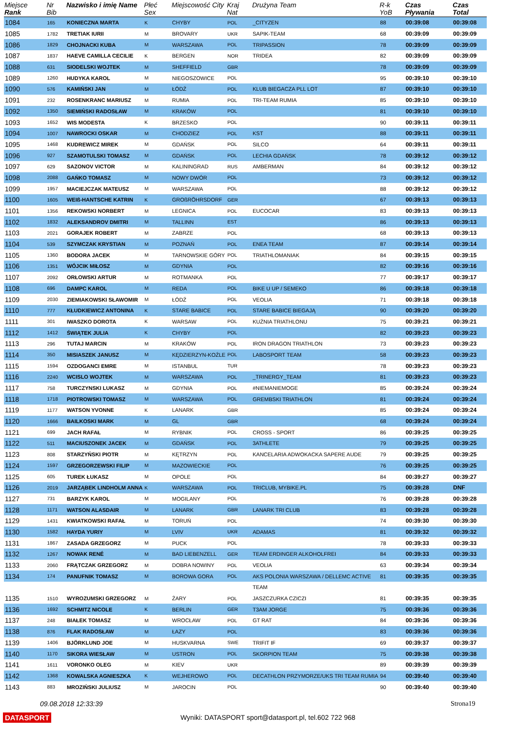| Miejsce Rank | Nr Bib | Nazwisko i imię Name | Płeć Sex | Miejscowość City | Kraj Nat | Drużyna Team | R-k YoB | Czas Pływania | Czas Total |
| --- | --- | --- | --- | --- | --- | --- | --- | --- | --- |
| 1084 | 165 | KONIECZNA MARTA | K | CHYBY | POL | _CITYZEN | 88 | 00:39:08 | 00:39:08 |
| 1085 | 1782 | TRETIAK IURII | M | BROVARY | UKR | SAPIK-TEAM | 68 | 00:39:09 | 00:39:09 |
| 1086 | 1829 | CHOJNACKI KUBA | M | WARSZAWA | POL | TRIPASSION | 78 | 00:39:09 | 00:39:09 |
| 1087 | 1837 | HAEVE CAMILLA CECILIE | K | BERGEN | NOR | TRIDEA | 82 | 00:39:09 | 00:39:09 |
| 1088 | 631 | SIODELSKI WOJTEK | M | SHEFFIELD | GBR | | 78 | 00:39:09 | 00:39:09 |
| 1089 | 1260 | HUDYKA KAROL | M | NIEGOSZOWICE | POL | | 95 | 00:39:10 | 00:39:10 |
| 1090 | 576 | KAMIŃSKI JAN | M | ŁÓDŹ | POL | KLUB BIEGACZA PLL LOT | 87 | 00:39:10 | 00:39:10 |
| 1091 | 232 | ROSENKRANC MARIUSZ | M | RUMIA | POL | TRI-TEAM RUMIA | 85 | 00:39:10 | 00:39:10 |
| 1092 | 1350 | SIEMIŃSKI RADOSŁAW | M | KRAKÓW | POL | | 81 | 00:39:10 | 00:39:10 |
| 1093 | 1652 | WIS MODESTA | K | BRZESKO | POL | | 90 | 00:39:11 | 00:39:11 |
| 1094 | 1007 | NAWROCKI OSKAR | M | CHODZIEZ | POL | KST | 88 | 00:39:11 | 00:39:11 |
| 1095 | 1468 | KUDREWICZ MIREK | M | GDAŃSK | POL | SILCO | 64 | 00:39:11 | 00:39:11 |
| 1096 | 927 | SZAMOTULSKI TOMASZ | M | GDAŃSK | POL | LECHIA GDAŃSK | 78 | 00:39:12 | 00:39:12 |
| 1097 | 629 | SAZONOV VICTOR | M | KALININGRAD | RUS | AMBERMAN | 84 | 00:39:12 | 00:39:12 |
| 1098 | 2088 | GAŃKO TOMASZ | M | NOWY DWÓR | POL | | 73 | 00:39:12 | 00:39:12 |
| 1099 | 1957 | MACIEJCZAK MATEUSZ | M | WARSZAWA | POL | | 88 | 00:39:12 | 00:39:12 |
| 1100 | 1605 | WEIß-HANTSCHE KATRIN | K | GROßRÖHRSDORF | GER | | 67 | 00:39:13 | 00:39:13 |
| 1101 | 1356 | REKOWSKI NORBERT | M | LEGNICA | POL | EUCOCAR | 83 | 00:39:13 | 00:39:13 |
| 1102 | 1832 | ALEKSANDROV DMITRI | M | TALLINN | EST | | 86 | 00:39:13 | 00:39:13 |
| 1103 | 2021 | GORAJEK ROBERT | M | ZABRZE | POL | | 68 | 00:39:13 | 00:39:13 |
| 1104 | 539 | SZYMCZAK KRYSTIAN | M | POZNAŃ | POL | ENEA TEAM | 87 | 00:39:14 | 00:39:14 |
| 1105 | 1360 | BODORA JACEK | M | TARNOWSKIE GÓRY | POL | TRIATHLOMANIAK | 84 | 00:39:15 | 00:39:15 |
| 1106 | 1351 | WÓJCIK MIŁOSZ | M | GDYNIA | POL | | 82 | 00:39:16 | 00:39:16 |
| 1107 | 2092 | ORŁOWSKI ARTUR | M | ROTMANKA | POL | | 77 | 00:39:17 | 00:39:17 |
| 1108 | 696 | DAMPC KAROL | M | REDA | POL | BIKE U UP / SEMEKO | 86 | 00:39:18 | 00:39:18 |
| 1109 | 2030 | ZIEMIAKOWSKI SŁAWOMIR | M | ŁÓDŹ | POL | VEOLIA | 71 | 00:39:18 | 00:39:18 |
| 1110 | 777 | KŁUDKIEWICZ ANTONINA | K | STARE BABICE | POL | STARE BABICE BIEGAJĄ | 90 | 00:39:20 | 00:39:20 |
| 1111 | 301 | IWASZKO DOROTA | K | WARSAW | POL | KUŹNIA TRIATHLONU | 75 | 00:39:21 | 00:39:21 |
| 1112 | 1412 | ŚWIĄTEK JULIA | K | CHYBY | POL | | 82 | 00:39:23 | 00:39:23 |
| 1113 | 296 | TUTAJ MARCIN | M | KRAKÓW | POL | IRON DRAGON TRIATHLON | 73 | 00:39:23 | 00:39:23 |
| 1114 | 350 | MISIASZEK JANUSZ | M | KĘDZIERZYN-KOŹLE | POL | LABOSPORT TEAM | 58 | 00:39:23 | 00:39:23 |
| 1115 | 1594 | OZDOGANCI EMRE | M | ISTANBUL | TUR | | 78 | 00:39:23 | 00:39:23 |
| 1116 | 2240 | WCISLO WOJTEK | M | WARSZAWA | POL | _TRINERGY_TEAM | 81 | 00:39:23 | 00:39:23 |
| 1117 | 758 | TURCZYNSKI LUKASZ | M | GDYNIA | POL | #NIEMANIEMOGE | 85 | 00:39:24 | 00:39:24 |
| 1118 | 1718 | PIOTROWSKI TOMASZ | M | WARSZAWA | POL | GREMBSKI TRIATHLON | 81 | 00:39:24 | 00:39:24 |
| 1119 | 1177 | WATSON YVONNE | K | LANARK | GBR | | 85 | 00:39:24 | 00:39:24 |
| 1120 | 1666 | BAILKOSKI MARK | M | GL | GBR | | 68 | 00:39:24 | 00:39:24 |
| 1121 | 699 | JACH RAFAŁ | M | RYBNIK | POL | CROSS - SPORT | 86 | 00:39:25 | 00:39:25 |
| 1122 | 511 | MACIUSZONEK JACEK | M | GDAŃSK | POL | 3ATHLETE | 79 | 00:39:25 | 00:39:25 |
| 1123 | 808 | STARZYŃSKI PIOTR | M | KĘTRZYN | POL | KANCELARIA ADWOKACKA SAPERE AUDE | 79 | 00:39:25 | 00:39:25 |
| 1124 | 1597 | GRZEGORZEWSKI FILIP | M | MAZOWIECKIE | POL | | 76 | 00:39:25 | 00:39:25 |
| 1125 | 605 | TUREK ŁUKASZ | M | OPOLE | POL | | 84 | 00:39:27 | 00:39:27 |
| 1126 | 2019 | JARZĄBEK LINDHOLM ANNA | K | WARSZAWA | POL | TRICLUB, MYBIKE.PL | 75 | 00:39:28 | DNF |
| 1127 | 731 | BARZYK KAROL | M | MOGILANY | POL | | 76 | 00:39:28 | 00:39:28 |
| 1128 | 1171 | WATSON ALASDAIR | M | LANARK | GBR | LANARK TRI CLUB | 83 | 00:39:28 | 00:39:28 |
| 1129 | 1431 | KWIATKOWSKI RAFAŁ | M | TORUŃ | POL | | 74 | 00:39:30 | 00:39:30 |
| 1130 | 1582 | HAYDA YURIY | M | LVIV | UKR | ADAMAS | 81 | 00:39:32 | 00:39:32 |
| 1131 | 1867 | ZASADA GRZEGORZ | M | PUCK | POL | | 78 | 00:39:33 | 00:39:33 |
| 1132 | 1267 | NOWAK RENÉ | M | BAD LIEBENZELL | GER | TEAM ERDINGER ALKOHOLFREI | 84 | 00:39:33 | 00:39:33 |
| 1133 | 2060 | FRĄTCZAK GRZEGORZ | M | DOBRA NOWINY | POL | VEOLIA | 63 | 00:39:34 | 00:39:34 |
| 1134 | 174 | PANUFNIK TOMASZ | M | BOROWA GORA | POL | AKS POLONIA WARSZAWA / DELLEMC ACTIVE | 81 | 00:39:35 | 00:39:35 |
| | | | | | | TEAM | | | |
| 1135 | 1510 | WYROZUMSKI GRZEGORZ | M | ŻARY | POL | JASZCZURKA CZICZI | 81 | 00:39:35 | 00:39:35 |
| 1136 | 1692 | SCHMITZ NICOLE | K | BERLIN | GER | T3AM JORGE | 75 | 00:39:36 | 00:39:36 |
| 1137 | 248 | BIAŁEK TOMASZ | M | WROCŁAW | POL | GT RAT | 84 | 00:39:36 | 00:39:36 |
| 1138 | 876 | FLAK RADOSŁAW | M | ŁAZY | POL | | 83 | 00:39:36 | 00:39:36 |
| 1139 | 1406 | BJÖRKLUND JOE | M | HUSKVARNA | SWE | TRIFIT IF | 69 | 00:39:37 | 00:39:37 |
| 1140 | 1170 | SIKORA WIESŁAW | M | USTRON | POL | SKORPION TEAM | 75 | 00:39:38 | 00:39:38 |
| 1141 | 1611 | VORONKO OLEG | M | KIEV | UKR | | 89 | 00:39:39 | 00:39:39 |
| 1142 | 1368 | KOWALSKA AGNIESZKA | K | WEJHEROWO | POL | DECATHLON PRZYMORZE/UKS TRI TEAM RUMIA | 94 | 00:39:40 | 00:39:40 |
| 1143 | 883 | MROZIŃSKI JULIUSZ | M | JAROCIN | POL | | 90 | 00:39:40 | 00:39:40 |
09.08.2018 12:33:39 Strona19
DATASPORT
Wyniki: DATASPORT sport@datasport.pl, tel.602 722 968